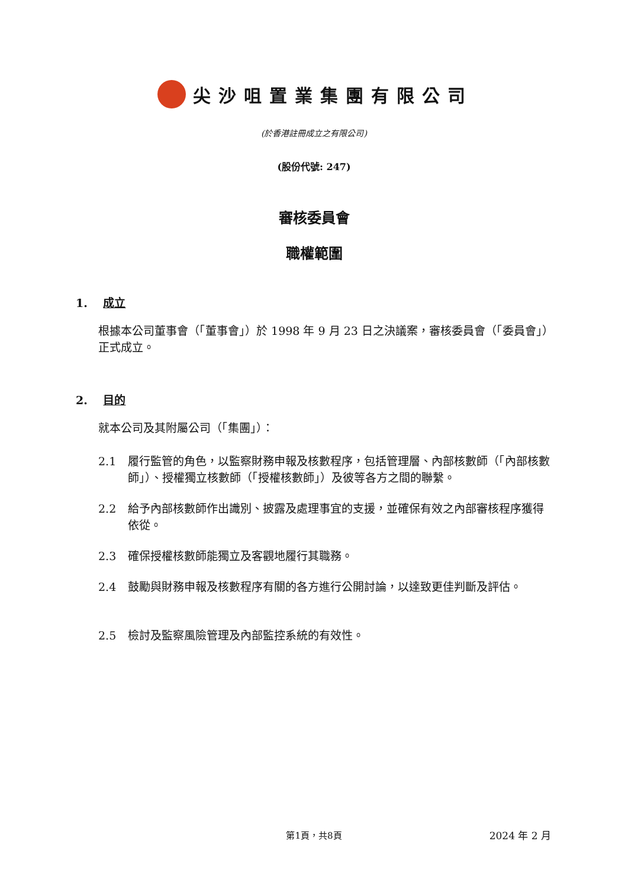尖沙咀置業集團有限公司
(於香港註冊成立之有限公司)
(股份代號: 247)
審核委員會
職權範圍
1. 成立
根據本公司董事會（「董事會」）於 1998 年 9 月 23 日之決議案，審核委員會（「委員會」）正式成立。
2. 目的
就本公司及其附屬公司（「集團」）：
2.1 履行監管的角色，以監察財務申報及核數程序，包括管理層、內部核數師（「內部核數師」）、授權獨立核數師（「授權核數師」）及彼等各方之間的聯繫。
2.2 給予內部核數師作出識別、披露及處理事宜的支援，並確保有效之內部審核程序獲得依從。
2.3 確保授權核數師能獨立及客觀地履行其職務。
2.4 鼓勵與財務申報及核數程序有關的各方進行公開討論，以達致更佳判斷及評估。
2.5 檢討及監察風險管理及內部監控系統的有效性。
第1頁，共8頁 2024 年 2 月